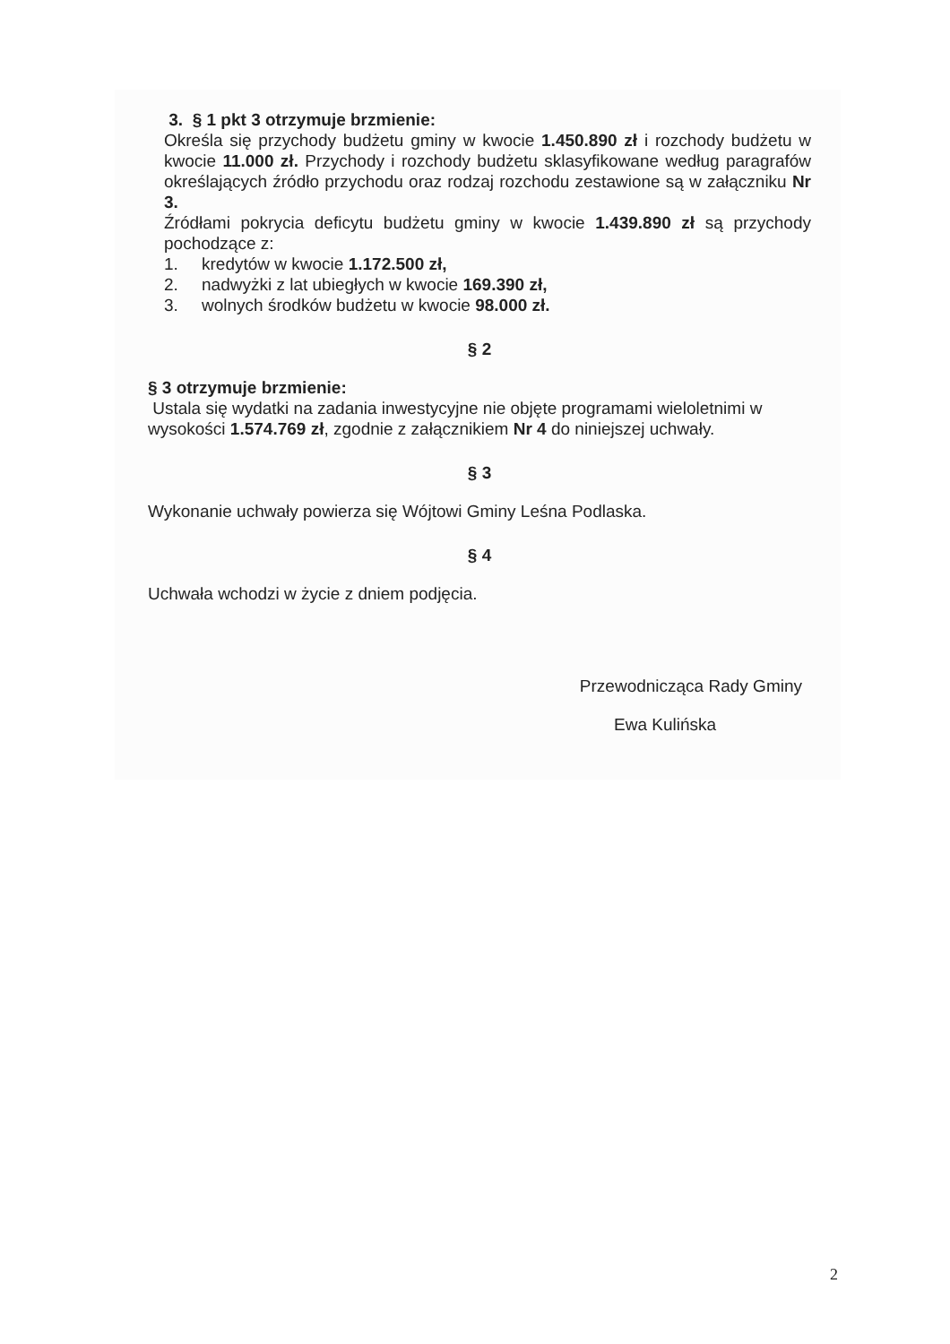3. § 1 pkt 3 otrzymuje brzmienie:
Określa się przychody budżetu gminy w kwocie 1.450.890 zł i rozchody budżetu w kwocie 11.000 zł. Przychody i rozchody budżetu sklasyfikowane według paragrafów określających źródło przychodu oraz rodzaj rozchodu zestawione są w załączniku Nr 3.
Źródłami pokrycia deficytu budżetu gminy w kwocie 1.439.890 zł są przychody pochodzące z:
1. kredytów w kwocie 1.172.500 zł,
2. nadwyżki z lat ubiegłych w kwocie 169.390 zł,
3. wolnych środków budżetu w kwocie 98.000 zł.
§ 2
§ 3 otrzymuje brzmienie:
Ustala się wydatki na zadania inwestycyjne nie objęte programami wieloletnimi w wysokości 1.574.769 zł, zgodnie z załącznikiem Nr 4 do niniejszej uchwały.
§ 3
Wykonanie uchwały powierza się Wójtowi Gminy Leśna Podlaska.
§ 4
Uchwała wchodzi w życie z dniem podjęcia.
Przewodnicząca Rady Gminy
Ewa Kulińska
2